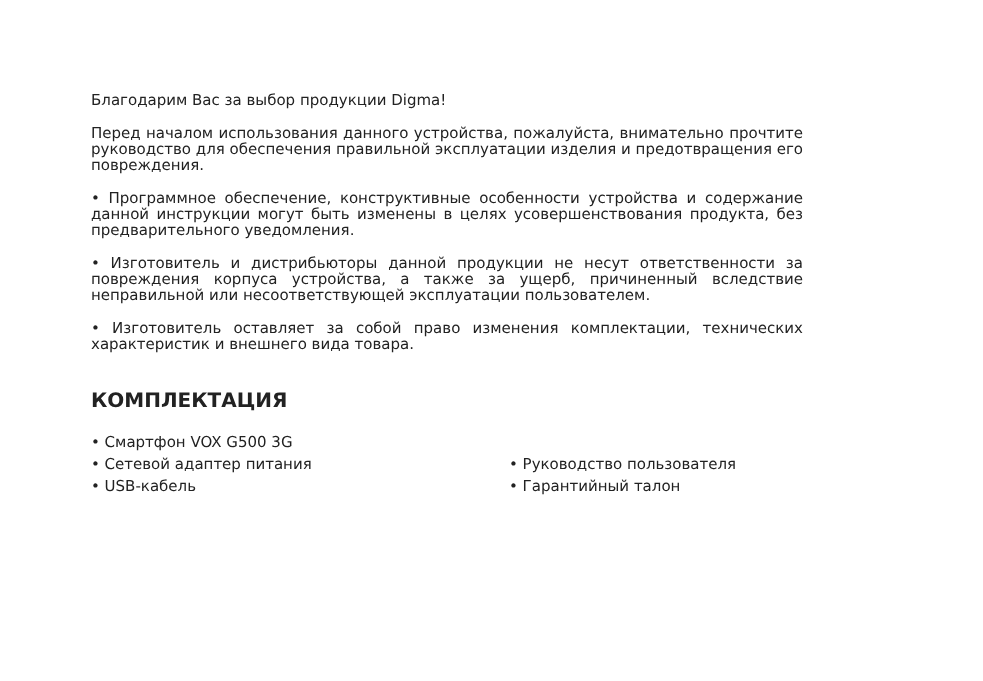Благодарим Вас за выбор продукции Digma!
Перед началом использования данного устройства, пожалуйста, внимательно прочтите руководство для обеспечения правильной эксплуатации изделия и предотвращения его повреждения.
• Программное обеспечение, конструктивные особенности устройства и содержание данной инструкции могут быть изменены в целях усовершенствования продукта, без предварительного уведомления.
• Изготовитель и дистрибьюторы данной продукции не несут ответственности за повреждения корпуса устройства, а также за ущерб, причиненный вследствие неправильной или несоответствующей эксплуатации пользователем.
• Изготовитель оставляет за собой право изменения комплектации, технических характеристик и внешнего вида товара.
КОМПЛЕКТАЦИЯ
• Смартфон VOX G500 3G
• Сетевой адаптер питания
• USB-кабель
• Руководство пользователя
• Гарантийный талон